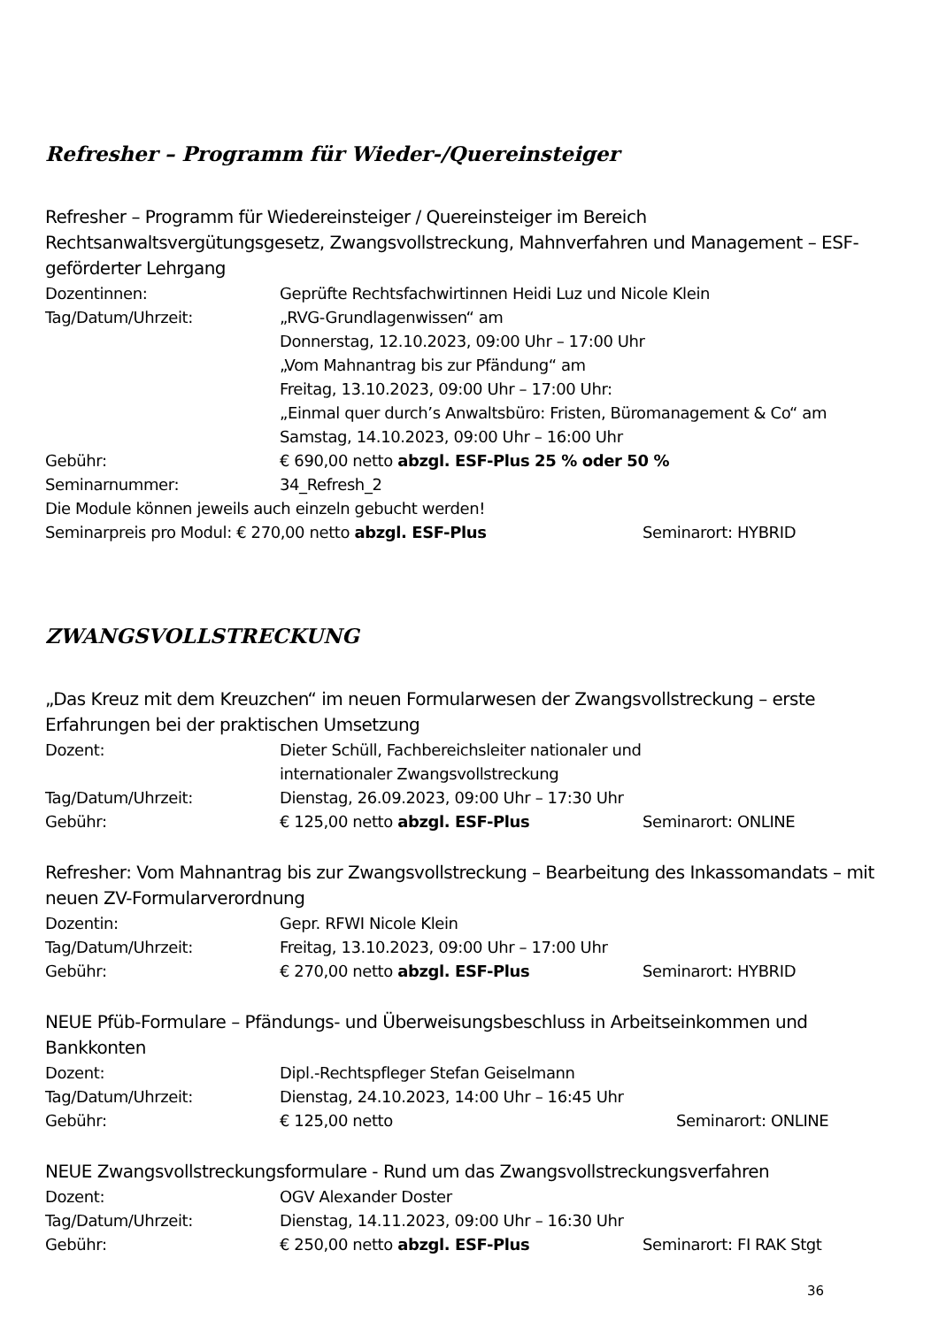Refresher – Programm für Wieder-/Quereinsteiger
Refresher – Programm für Wiedereinsteiger / Quereinsteiger im Bereich Rechtsanwaltsvergütungsgesetz, Zwangsvollstreckung, Mahnverfahren und Management – ESF-geförderter Lehrgang
Dozentinnen: Geprüfte Rechtsfachwirtinnen Heidi Luz und Nicole Klein
Tag/Datum/Uhrzeit: „RVG-Grundlagenwissen“ am
Donnerstag, 12.10.2023, 09:00 Uhr – 17:00 Uhr
„Vom Mahnantrag bis zur Pfändung“ am
Freitag, 13.10.2023, 09:00 Uhr – 17:00 Uhr:
„Einmal quer durch’s Anwaltsbüro: Fristen, Büromanagement & Co“ am
Samstag, 14.10.2023, 09:00 Uhr – 16:00 Uhr
Gebühr: € 690,00 netto abzgl. ESF-Plus 25 % oder 50 %
Seminarnummer: 34_Refresh_2
Die Module können jeweils auch einzeln gebucht werden!
Seminarpreis pro Modul: € 270,00 netto abzgl. ESF-Plus Seminarort: HYBRID
ZWANGSVOLLSTRECKUNG
„Das Kreuz mit dem Kreuzchen“ im neuen Formularwesen der Zwangsvollstreckung – erste Erfahrungen bei der praktischen Umsetzung
Dozent: Dieter Schüll, Fachbereichsleiter nationaler und
internationaler Zwangsvollstreckung
Tag/Datum/Uhrzeit: Dienstag, 26.09.2023, 09:00 Uhr – 17:30 Uhr
Gebühr: € 125,00 netto abzgl. ESF-Plus Seminarort: ONLINE
Refresher: Vom Mahnantrag bis zur Zwangsvollstreckung – Bearbeitung des Inkassomandats – mit neuen ZV-Formularverordnung
Dozentin: Gepr. RFWI Nicole Klein
Tag/Datum/Uhrzeit: Freitag, 13.10.2023, 09:00 Uhr – 17:00 Uhr
Gebühr: € 270,00 netto abzgl. ESF-Plus Seminarort: HYBRID
NEUE Pfüb-Formulare – Pfändungs- und Überweisungsbeschluss in Arbeitseinkommen und Bankkonten
Dozent: Dipl.-Rechtspfleger Stefan Geiselmann
Tag/Datum/Uhrzeit: Dienstag, 24.10.2023, 14:00 Uhr – 16:45 Uhr
Gebühr: € 125,00 netto Seminarort: ONLINE
NEUE Zwangsvollstreckungsformulare - Rund um das Zwangsvollstreckungsverfahren
Dozent: OGV Alexander Doster
Tag/Datum/Uhrzeit: Dienstag, 14.11.2023, 09:00 Uhr – 16:30 Uhr
Gebühr: € 250,00 netto abzgl. ESF-Plus Seminarort: FI RAK Stgt
36